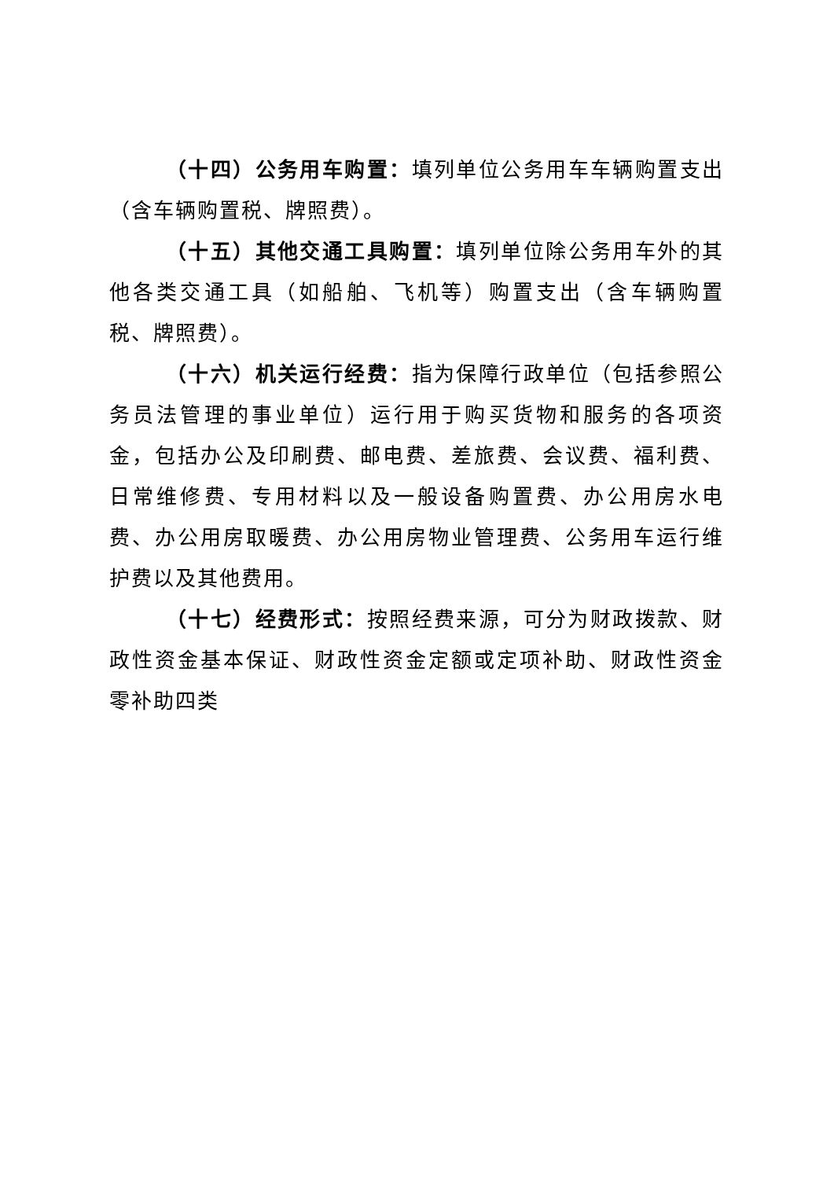（十四）公务用车购置：填列单位公务用车车辆购置支出（含车辆购置税、牌照费）。
（十五）其他交通工具购置：填列单位除公务用车外的其他各类交通工具（如船舶、飞机等）购置支出（含车辆购置税、牌照费）。
（十六）机关运行经费：指为保障行政单位（包括参照公务员法管理的事业单位）运行用于购买货物和服务的各项资金，包括办公及印刷费、邮电费、差旅费、会议费、福利费、日常维修费、专用材料以及一般设备购置费、办公用房水电费、办公用房取暖费、办公用房物业管理费、公务用车运行维护费以及其他费用。
（十七）经费形式：按照经费来源，可分为财政拨款、财政性资金基本保证、财政性资金定额或定项补助、财政性资金零补助四类